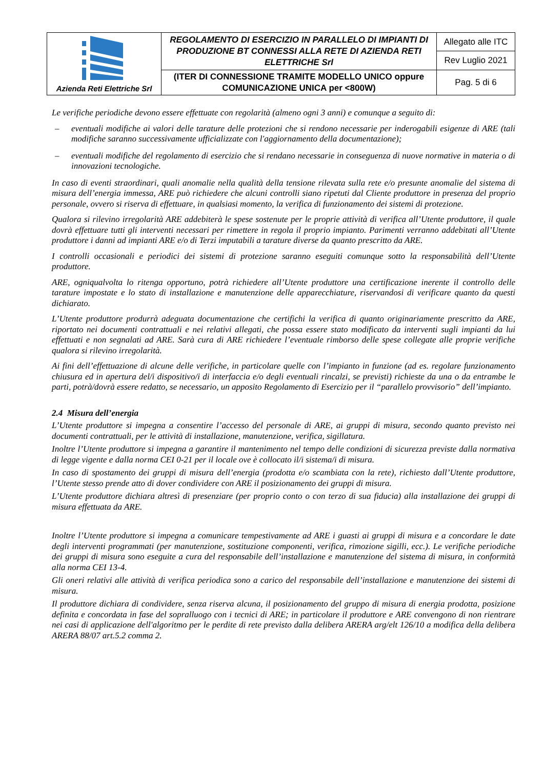| Azienda Reti Elettriche Srl | REGOLAMENTO DI ESERCIZIO IN PARALLELO DI IMPIANTI DI PRODUZIONE BT CONNESSI ALLA RETE DI AZIENDA RETI ELETTRICHE Srl | Allegato alle ITC |
| | | Rev Luglio 2021 |
| | (ITER DI CONNESSIONE TRAMITE MODELLO UNICO oppure COMUNICAZIONE UNICA per <800W) | Pag. 5 di 6 |
Le verifiche periodiche devono essere effettuate con regolarità (almeno ogni 3 anni) e comunque a seguito di:
– eventuali modifiche ai valori delle tarature delle protezioni che si rendono necessarie per inderogabili esigenze di ARE (tali modifiche saranno successivamente ufficializzate con l'aggiornamento della documentazione);
– eventuali modifiche del regolamento di esercizio che si rendano necessarie in conseguenza di nuove normative in materia o di innovazioni tecnologiche.
In caso di eventi straordinari, quali anomalie nella qualità della tensione rilevata sulla rete e/o presunte anomalie del sistema di misura dell’energia immessa, ARE può richiedere che alcuni controlli siano ripetuti dal Cliente produttore in presenza del proprio personale, ovvero si riserva di effettuare, in qualsiasi momento, la verifica di funzionamento dei sistemi di protezione.
Qualora si rilevino irregolarità ARE addebiterà le spese sostenute per le proprie attività di verifica all’Utente produttore, il quale dovrà effettuare tutti gli interventi necessari per rimettere in regola il proprio impianto. Parimenti verranno addebitati all’Utente produttore i danni ad impianti ARE e/o di Terzi imputabili a tarature diverse da quanto prescritto da ARE.
I controlli occasionali e periodici dei sistemi di protezione saranno eseguiti comunque sotto la responsabilità dell’Utente produttore.
ARE, ogniqualvolta lo ritenga opportuno, potrà richiedere all’Utente produttore una certificazione inerente il controllo delle tarature impostate e lo stato di installazione e manutenzione delle apparecchiature, riservandosi di verificare quanto da questi dichiarato.
L’Utente produttore produrrà adeguata documentazione che certifichi la verifica di quanto originariamente prescritto da ARE, riportato nei documenti contrattuali e nei relativi allegati, che possa essere stato modificato da interventi sugli impianti da lui effettuati e non segnalati ad ARE. Sarà cura di ARE richiedere l’eventuale rimborso delle spese collegate alle proprie verifiche qualora si rilevino irregolarità.
Ai fini dell’effettuazione di alcune delle verifiche, in particolare quelle con l’impianto in funzione (ad es. regolare funzionamento chiusura ed in apertura del/i dispositivo/i di interfaccia e/o degli eventuali rincalzi, se previsti) richieste da una o da entrambe le parti, potrà/dovrà essere redatto, se necessario, un apposito Regolamento di Esercizio per il “parallelo provvisorio” dell’impianto.
2.4 Misura dell’energia
L’Utente produttore si impegna a consentire l’accesso del personale di ARE, ai gruppi di misura, secondo quanto previsto nei documenti contrattuali, per le attività di installazione, manutenzione, verifica, sigillatura.
Inoltre l’Utente produttore si impegna a garantire il mantenimento nel tempo delle condizioni di sicurezza previste dalla normativa di legge vigente e dalla norma CEI 0-21 per il locale ove è collocato il/i sistema/i di misura.
In caso di spostamento dei gruppi di misura dell’energia (prodotta e/o scambiata con la rete), richiesto dall’Utente produttore, l’Utente stesso prende atto di dover condividere con ARE il posizionamento dei gruppi di misura.
L’Utente produttore dichiara altresì di presenziare (per proprio conto o con terzo di sua fiducia) alla installazione dei gruppi di misura effettuata da ARE.
Inoltre l’Utente produttore si impegna a comunicare tempestivamente ad ARE i guasti ai gruppi di misura e a concordare le date degli interventi programmati (per manutenzione, sostituzione componenti, verifica, rimozione sigilli, ecc.). Le verifiche periodiche dei gruppi di misura sono eseguite a cura del responsabile dell’installazione e manutenzione del sistema di misura, in conformità alla norma CEI 13-4.
Gli oneri relativi alle attività di verifica periodica sono a carico del responsabile dell’installazione e manutenzione dei sistemi di misura.
Il produttore dichiara di condividere, senza riserva alcuna, il posizionamento del gruppo di misura di energia prodotta, posizione definita e concordata in fase del sopralluogo con i tecnici di ARE; in particolare il produttore e ARE convengono di non rientrare nei casi di applicazione dell'algoritmo per le perdite di rete previsto dalla delibera ARERA arg/elt 126/10 a modifica della delibera ARERA 88/07 art.5.2 comma 2.